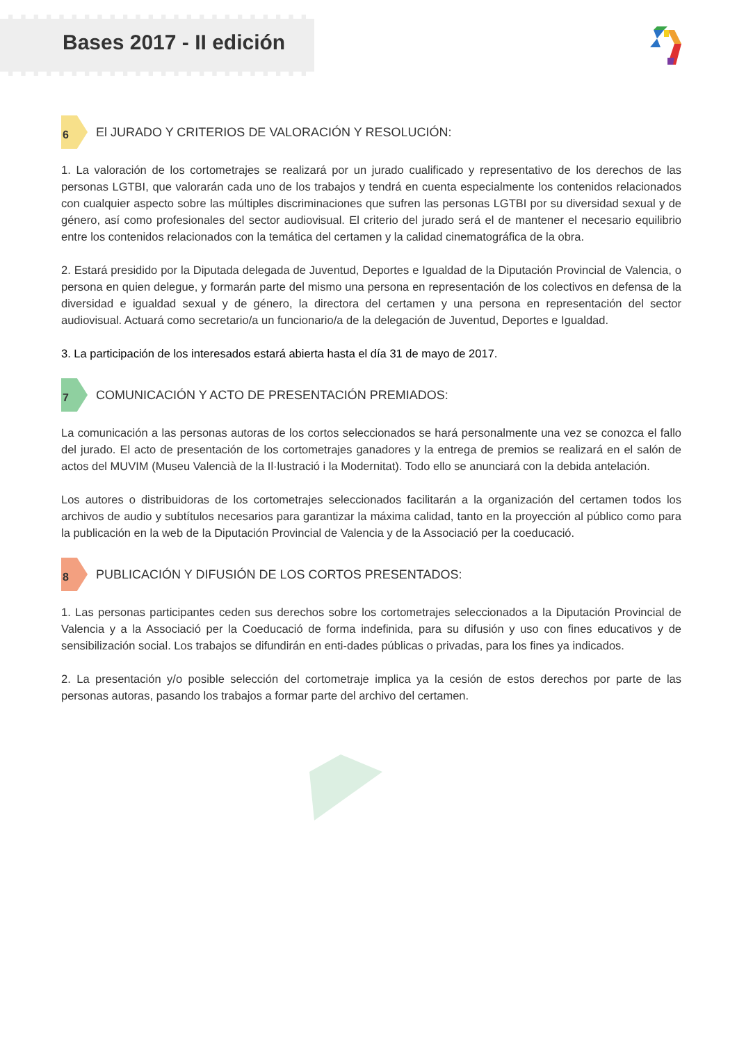Bases 2017 - II edición
6 El JURADO Y CRITERIOS DE VALORACIÓN Y RESOLUCIÓN:
1. La valoración de los cortometrajes se realizará por un jurado cualificado y representativo de los derechos de las personas LGTBI, que valorarán cada uno de los trabajos y tendrá en cuenta especialmente los contenidos relacionados con cualquier aspecto sobre las múltiples discriminaciones que sufren las personas LGTBI por su diversidad sexual y de género, así como profesionales del sector audiovisual. El criterio del jurado será el de mantener el necesario equilibrio entre los contenidos relacionados con la temática del certamen y la calidad cinematográfica de la obra.
2. Estará presidido por la Diputada delegada de Juventud, Deportes e Igualdad de la Diputación Provincial de Valencia, o persona en quien delegue, y formarán parte del mismo una persona en representación de los colectivos en defensa de la diversidad e igualdad sexual y de género, la directora del certamen y una persona en representación del sector audiovisual. Actuará como secretario/a un funcionario/a de la delegación de Juventud, Deportes e Igualdad.
3. La participación de los interesados estará abierta hasta el día 31 de mayo de 2017.
7 COMUNICACIÓN Y ACTO DE PRESENTACIÓN PREMIADOS:
La comunicación a las personas autoras de los cortos seleccionados se hará personalmente una vez se conozca el fallo del jurado. El acto de presentación de los cortometrajes ganadores y la entrega de premios se realizará en el salón de actos del MUVIM (Museu Valencià de la Il·lustració i la Modernitat). Todo ello se anunciará con la debida antelación.
Los autores o distribuidoras de los cortometrajes seleccionados facilitarán a la organización del certamen todos los archivos de audio y subtítulos necesarios para garantizar la máxima calidad, tanto en la proyección al público como para la publicación en la web de la Diputación Provincial de Valencia y de la Associació per la coeducació.
8 PUBLICACIÓN Y DIFUSIÓN DE LOS CORTOS PRESENTADOS:
1. Las personas participantes ceden sus derechos sobre los cortometrajes seleccionados a la Diputación Provincial de Valencia y a la Associació per la Coeducació de forma indefinida, para su difusión y uso con fines educativos y de sensibilización social. Los trabajos se difundirán en enti-dades públicas o privadas, para los fines ya indicados.
2. La presentación y/o posible selección del cortometraje implica ya la cesión de estos derechos por parte de las personas autoras, pasando los trabajos a formar parte del archivo del certamen.